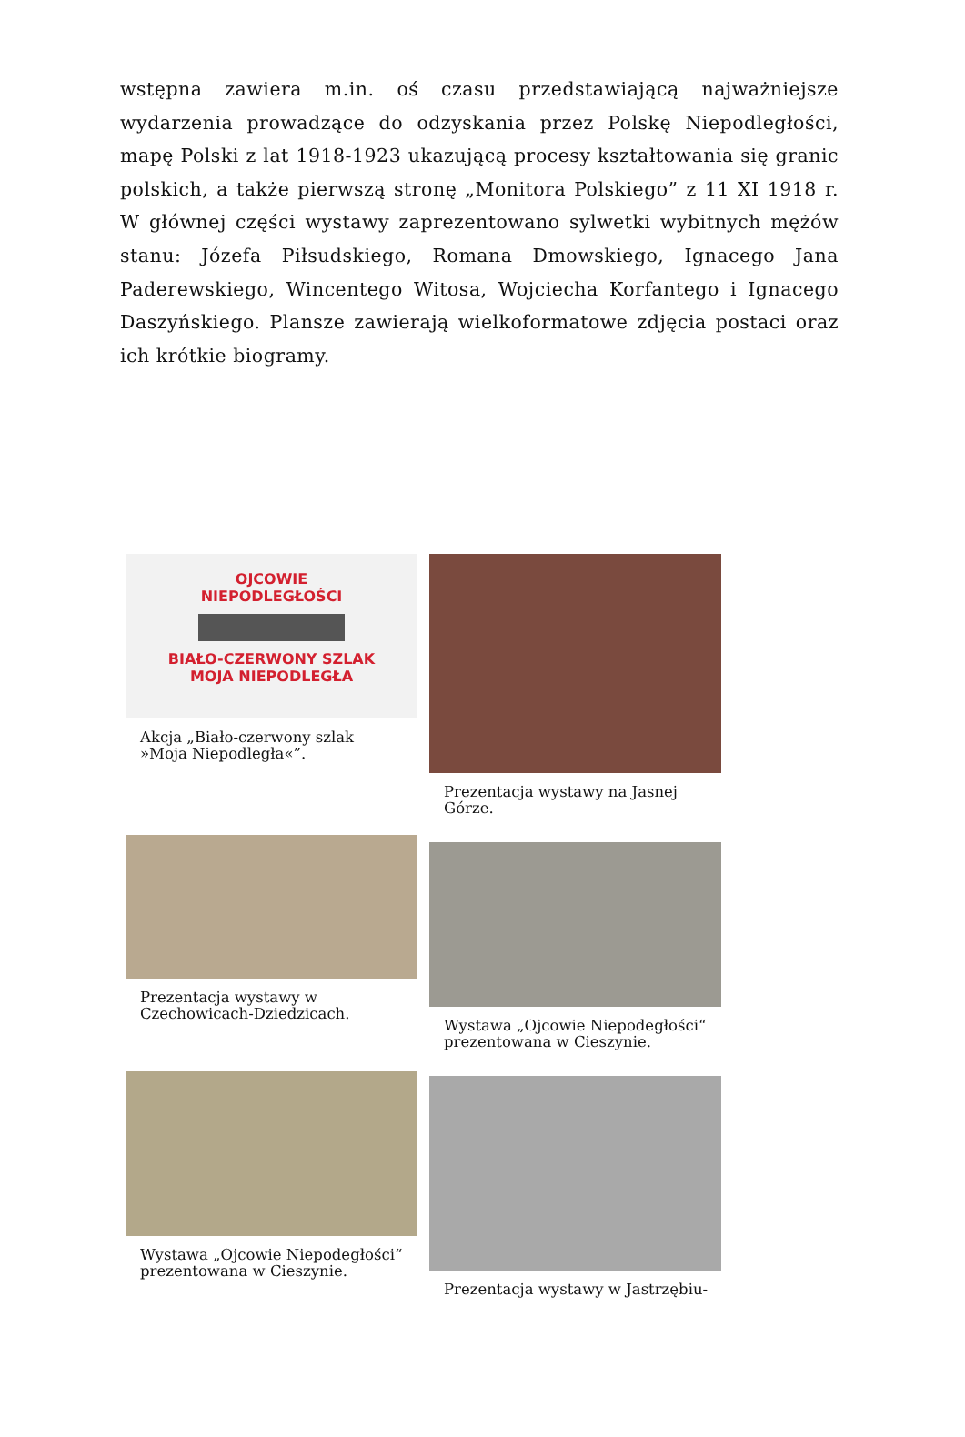wstępna zawiera m.in. oś czasu przedstawiającą najważniejsze wydarzenia prowadzące do odzyskania przez Polskę Niepodległości, mapę Polski z lat 1918-1923 ukazującą procesy kształtowania się granic polskich, a także pierwszą stronę „Monitora Polskiego” z 11 XI 1918 r. W głównej części wystawy zaprezentowano sylwetki wybitnych mężów stanu: Józefa Piłsudskiego, Romana Dmowskiego, Ignacego Jana Paderewskiego, Wincentego Witosa, Wojciecha Korfantego i Ignacego Daszyńskiego. Plansze zawierają wielkoformatowe zdjęcia postaci oraz ich krótkie biogramy.
OJCOWIE
NIEPODLEGŁOŚCI
BIAŁO-CZERWONY SZLAK
MOJA NIEPODLEGŁA
Akcja „Biało-czerwony szlak »Moja Niepodległa«”.
Prezentacja wystawy w Czechowicach-Dziedzicach.
Wystawa „Ojcowie Niepodegłości“ prezentowana w Cieszynie.
Prezentacja wystawy na Jasnej Górze.
Wystawa „Ojcowie Niepodegłości“ prezentowana w Cieszynie.
Prezentacja wystawy w Jastrzębiu-